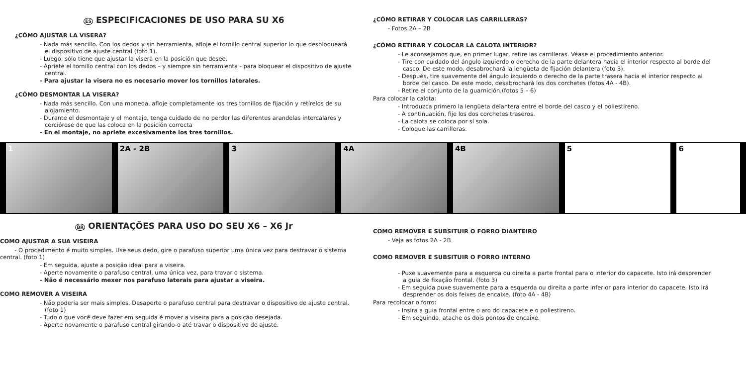ES ESPECIFICACIONES DE USO PARA SU X6
¿CÓMO AJUSTAR LA VISERA?
- Nada más sencillo. Con los dedos y sin herramienta, afloje el tornillo central superior lo que desbloqueará el dispositivo de ajuste central (foto 1).
- Luego, sólo tiene que ajustar la visera en la posición que desee.
- Apriete el tornillo central con los dedos – y siempre sin herramienta - para bloquear el dispositivo de ajuste central.
- Para ajustar la visera no es necesario mover los tornillos laterales.
¿CÓMO DESMONTAR LA VISERA?
- Nada más sencillo. Con una moneda, afloje completamente los tres tornillos de fijación y retírelos de su alojamiento.
- Durante el desmontaje y el montaje, tenga cuidado de no perder las diferentes arandelas intercalares y cerciórese de que las coloca en la posición correcta
- En el montaje, no apriete excesivamente los tres tornillos.
¿CÓMO RETIRAR Y COLOCAR LAS CARRILLERAS?
- Fotos 2A – 2B
¿CÓMO RETIRAR Y COLOCAR LA CALOTA INTERIOR?
- Le aconsejamos que, en primer lugar, retire las carrilleras. Véase el procedimiento anterior.
- Tire con cuidado del ángulo izquierdo o derecho de la parte delantera hacia el interior respecto al borde del casco. De este modo, desabrochará la lengüeta de fijación delantera (foto 3).
- Después, tire suavemente del ángulo izquierdo o derecho de la parte trasera hacia el interior respecto al borde del casco. De este modo, desabrochará los dos corchetes (fotos 4A - 4B).
- Retire el conjunto de la guarnición.(fotos 5 – 6)
Para colocar la calota:
- Introduzca primero la lengüeta delantera entre el borde del casco y el poliestireno.
- A continuación, fije los dos corchetes traseros.
- La calota se coloca por sí sola.
- Coloque las carrilleras.
1
2A - 2B
3
4A
4B
5
6
BR ORIENTAÇÕES PARA USO DO SEU X6 – X6 Jr
COMO AJUSTAR A SUA VISEIRA
- O procedimento é muito simples. Use seus dedo, gire o parafuso superior uma única vez para destravar o sistema central. (foto 1)
- Em seguida, ajuste a posição ideal para a viseira.
- Aperte novamente o parafuso central, uma única vez, para travar o sistema.
- Não é necessário mexer nos parafuso laterais para ajustar a viseira.
COMO REMOVER A VISEIRA
- Não poderia ser mais simples. Desaperte o parafuso central para destravar o dispositivo de ajuste central. (foto 1)
- Tudo o que você deve fazer em seguida é mover a viseira para a posição desejada.
- Aperte novamente o parafuso central girando-o até travar o dispositivo de ajuste.
COMO REMOVER E SUBSITUIR O FORRO DIANTEIRO
- Veja as fotos 2A - 2B
COMO REMOVER E SUBSITUIR O FORRO INTERNO
- Puxe suavemente para a esquerda ou direita a parte frontal para o interior do capacete. Isto irá desprender a guia de fixação frontal. (foto 3)
- Em seguida puxe suavemente para a esquerda ou direita a parte inferior para interior do capacete. Isto irá desprender os dois feixes de encaixe. (foto 4A - 4B)
Para recolocar o forro:
- Insira a guia frontal entre o aro do capacete e o poliestireno.
- Em seguinda, atache os dois pontos de encaixe.